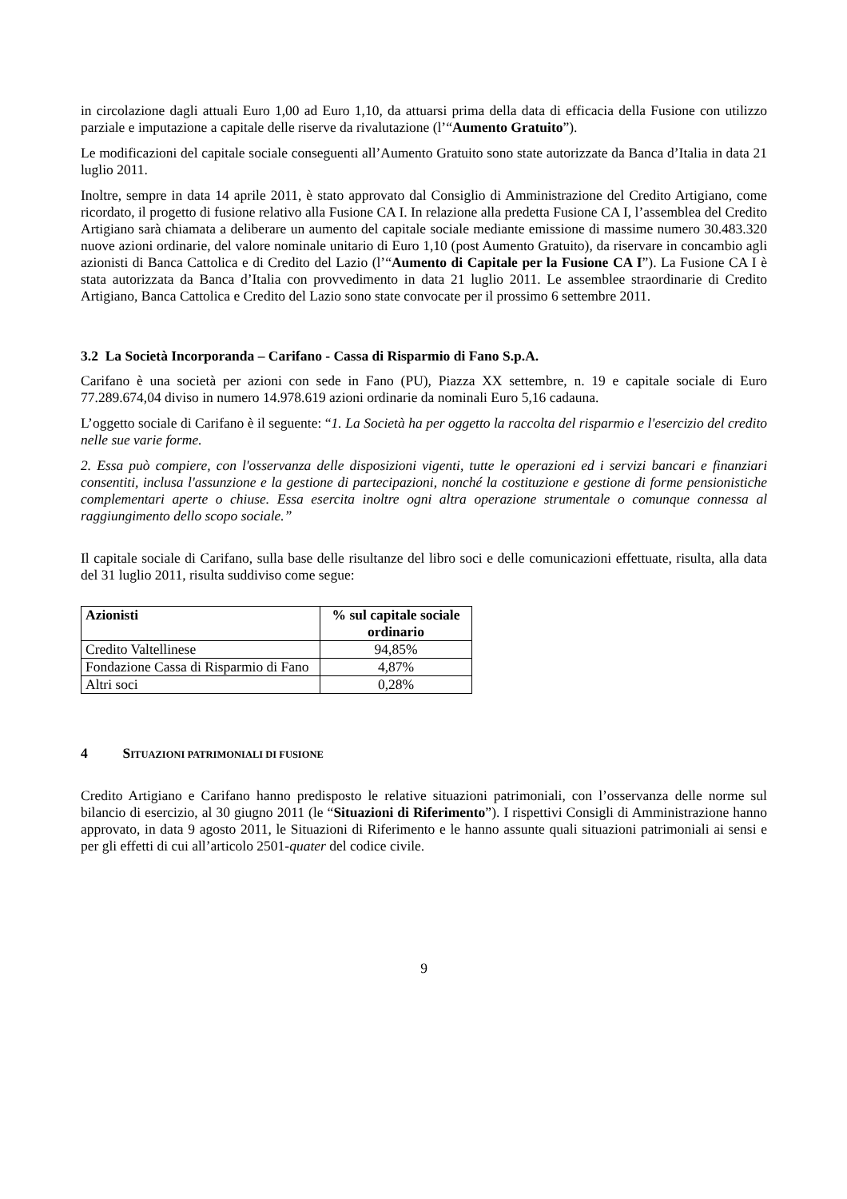in circolazione dagli attuali Euro 1,00 ad Euro 1,10, da attuarsi prima della data di efficacia della Fusione con utilizzo parziale e imputazione a capitale delle riserve da rivalutazione (l’“Aumento Gratuito”).
Le modificazioni del capitale sociale conseguenti all’Aumento Gratuito sono state autorizzate da Banca d’Italia in data 21 luglio 2011.
Inoltre, sempre in data 14 aprile 2011, è stato approvato dal Consiglio di Amministrazione del Credito Artigiano, come ricordato, il progetto di fusione relativo alla Fusione CA I. In relazione alla predetta Fusione CA I, l’assemblea del Credito Artigiano sarà chiamata a deliberare un aumento del capitale sociale mediante emissione di massime numero 30.483.320 nuove azioni ordinarie, del valore nominale unitario di Euro 1,10 (post Aumento Gratuito), da riservare in concambio agli azionisti di Banca Cattolica e di Credito del Lazio (l’“Aumento di Capitale per la Fusione CA I”). La Fusione CA I è stata autorizzata da Banca d’Italia con provvedimento in data 21 luglio 2011. Le assemblee straordinarie di Credito Artigiano, Banca Cattolica e Credito del Lazio sono state convocate per il prossimo 6 settembre 2011.
3.2 La Società Incorporanda – Carifano - Cassa di Risparmio di Fano S.p.A.
Carifano è una società per azioni con sede in Fano (PU), Piazza XX settembre, n. 19 e capitale sociale di Euro 77.289.674,04 diviso in numero 14.978.619 azioni ordinarie da nominali Euro 5,16 cadauna.
L’oggetto sociale di Carifano è il seguente: “1. La Società ha per oggetto la raccolta del risparmio e l'esercizio del credito nelle sue varie forme.
2. Essa può compiere, con l'osservanza delle disposizioni vigenti, tutte le operazioni ed i servizi bancari e finanziari consentiti, inclusa l'assunzione e la gestione di partecipazioni, nonché la costituzione e gestione di forme pensionistiche complementari aperte o chiuse. Essa esercita inoltre ogni altra operazione strumentale o comunque connessa al raggiungimento dello scopo sociale.”
Il capitale sociale di Carifano, sulla base delle risultanze del libro soci e delle comunicazioni effettuate, risulta, alla data del 31 luglio 2011, risulta suddiviso come segue:
| Azionisti | % sul capitale sociale ordinario |
| --- | --- |
| Credito Valtellinese | 94,85% |
| Fondazione Cassa di Risparmio di Fano | 4,87% |
| Altri soci | 0,28% |
4 SITUAZIONI PATRIMONIALI DI FUSIONE
Credito Artigiano e Carifano hanno predisposto le relative situazioni patrimoniali, con l’osservanza delle norme sul bilancio di esercizio, al 30 giugno 2011 (le “Situazioni di Riferimento”). I rispettivi Consigli di Amministrazione hanno approvato, in data 9 agosto 2011, le Situazioni di Riferimento e le hanno assunte quali situazioni patrimoniali ai sensi e per gli effetti di cui all’articolo 2501-quater del codice civile.
9